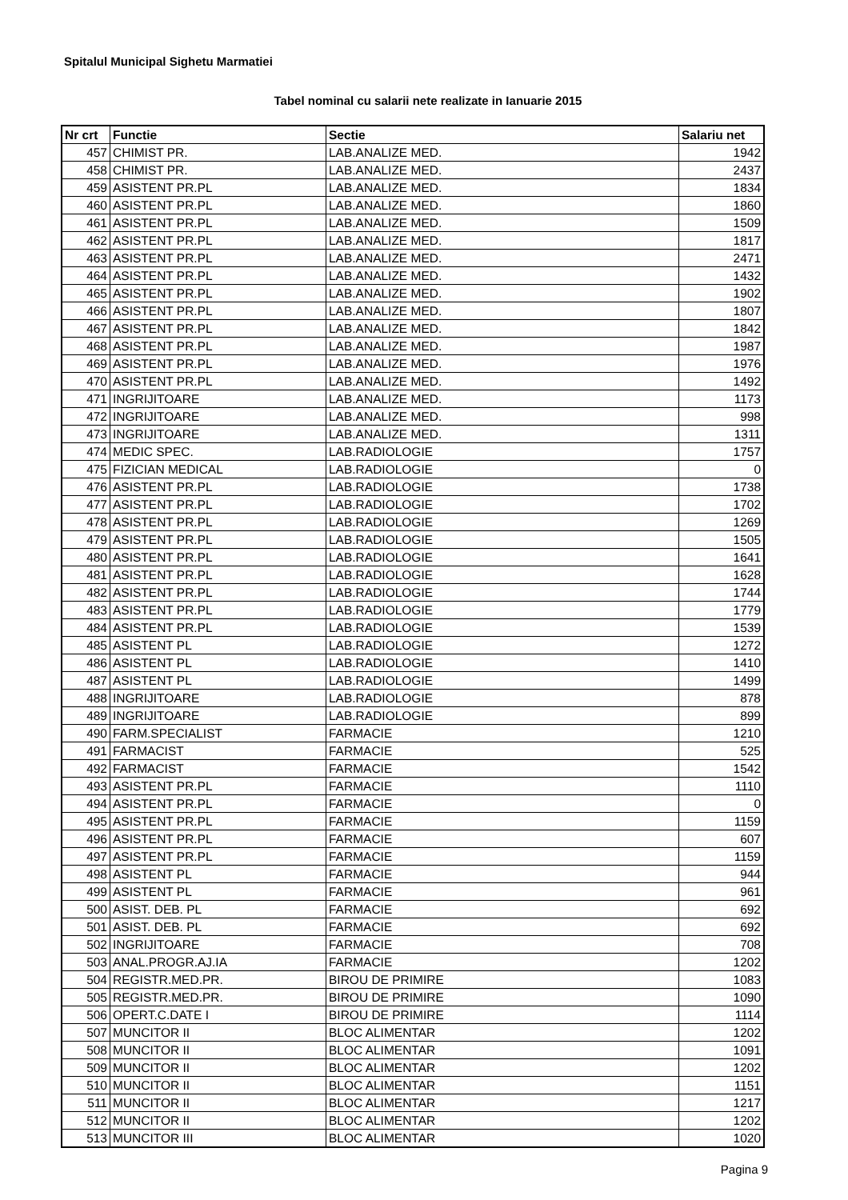Spitalul Municipal Sighetu Marmatiei
Tabel nominal cu salarii nete realizate in Ianuarie 2015
| Nr crt | Functie | Sectie | Salariu net |
| --- | --- | --- | --- |
| 457 | CHIMIST PR. | LAB.ANALIZE MED. | 1942 |
| 458 | CHIMIST PR. | LAB.ANALIZE MED. | 2437 |
| 459 | ASISTENT PR.PL | LAB.ANALIZE MED. | 1834 |
| 460 | ASISTENT PR.PL | LAB.ANALIZE MED. | 1860 |
| 461 | ASISTENT PR.PL | LAB.ANALIZE MED. | 1509 |
| 462 | ASISTENT PR.PL | LAB.ANALIZE MED. | 1817 |
| 463 | ASISTENT PR.PL | LAB.ANALIZE MED. | 2471 |
| 464 | ASISTENT PR.PL | LAB.ANALIZE MED. | 1432 |
| 465 | ASISTENT PR.PL | LAB.ANALIZE MED. | 1902 |
| 466 | ASISTENT PR.PL | LAB.ANALIZE MED. | 1807 |
| 467 | ASISTENT PR.PL | LAB.ANALIZE MED. | 1842 |
| 468 | ASISTENT PR.PL | LAB.ANALIZE MED. | 1987 |
| 469 | ASISTENT PR.PL | LAB.ANALIZE MED. | 1976 |
| 470 | ASISTENT PR.PL | LAB.ANALIZE MED. | 1492 |
| 471 | INGRIJITOARE | LAB.ANALIZE MED. | 1173 |
| 472 | INGRIJITOARE | LAB.ANALIZE MED. | 998 |
| 473 | INGRIJITOARE | LAB.ANALIZE MED. | 1311 |
| 474 | MEDIC SPEC. | LAB.RADIOLOGIE | 1757 |
| 475 | FIZICIAN MEDICAL | LAB.RADIOLOGIE | 0 |
| 476 | ASISTENT PR.PL | LAB.RADIOLOGIE | 1738 |
| 477 | ASISTENT PR.PL | LAB.RADIOLOGIE | 1702 |
| 478 | ASISTENT PR.PL | LAB.RADIOLOGIE | 1269 |
| 479 | ASISTENT PR.PL | LAB.RADIOLOGIE | 1505 |
| 480 | ASISTENT PR.PL | LAB.RADIOLOGIE | 1641 |
| 481 | ASISTENT PR.PL | LAB.RADIOLOGIE | 1628 |
| 482 | ASISTENT PR.PL | LAB.RADIOLOGIE | 1744 |
| 483 | ASISTENT PR.PL | LAB.RADIOLOGIE | 1779 |
| 484 | ASISTENT PR.PL | LAB.RADIOLOGIE | 1539 |
| 485 | ASISTENT PL | LAB.RADIOLOGIE | 1272 |
| 486 | ASISTENT PL | LAB.RADIOLOGIE | 1410 |
| 487 | ASISTENT PL | LAB.RADIOLOGIE | 1499 |
| 488 | INGRIJITOARE | LAB.RADIOLOGIE | 878 |
| 489 | INGRIJITOARE | LAB.RADIOLOGIE | 899 |
| 490 | FARM.SPECIALIST | FARMACIE | 1210 |
| 491 | FARMACIST | FARMACIE | 525 |
| 492 | FARMACIST | FARMACIE | 1542 |
| 493 | ASISTENT PR.PL | FARMACIE | 1110 |
| 494 | ASISTENT PR.PL | FARMACIE | 0 |
| 495 | ASISTENT PR.PL | FARMACIE | 1159 |
| 496 | ASISTENT PR.PL | FARMACIE | 607 |
| 497 | ASISTENT PR.PL | FARMACIE | 1159 |
| 498 | ASISTENT PL | FARMACIE | 944 |
| 499 | ASISTENT PL | FARMACIE | 961 |
| 500 | ASIST. DEB. PL | FARMACIE | 692 |
| 501 | ASIST. DEB. PL | FARMACIE | 692 |
| 502 | INGRIJITOARE | FARMACIE | 708 |
| 503 | ANAL.PROGR.AJ.IA | FARMACIE | 1202 |
| 504 | REGISTR.MED.PR. | BIROU DE PRIMIRE | 1083 |
| 505 | REGISTR.MED.PR. | BIROU DE PRIMIRE | 1090 |
| 506 | OPERT.C.DATE I | BIROU DE PRIMIRE | 1114 |
| 507 | MUNCITOR II | BLOC ALIMENTAR | 1202 |
| 508 | MUNCITOR II | BLOC ALIMENTAR | 1091 |
| 509 | MUNCITOR II | BLOC ALIMENTAR | 1202 |
| 510 | MUNCITOR II | BLOC ALIMENTAR | 1151 |
| 511 | MUNCITOR II | BLOC ALIMENTAR | 1217 |
| 512 | MUNCITOR II | BLOC ALIMENTAR | 1202 |
| 513 | MUNCITOR III | BLOC ALIMENTAR | 1020 |
Pagina 9